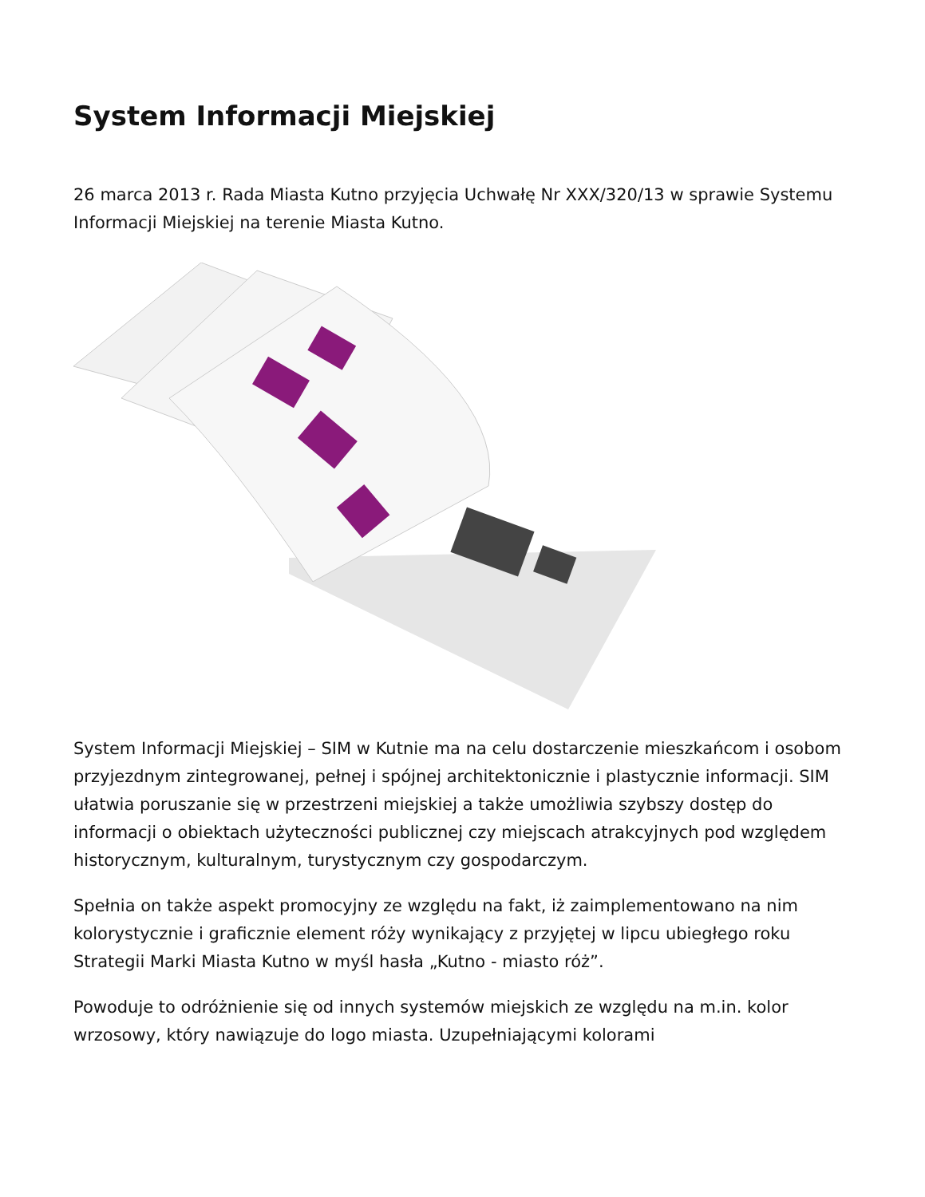System Informacji Miejskiej
26 marca 2013 r. Rada Miasta Kutno przyjęcia Uchwałę Nr XXX/320/13 w sprawie Systemu Informacji Miejskiej na terenie Miasta Kutno.
System Informacji Miejskiej – SIM w Kutnie ma na celu dostarczenie mieszkańcom i osobom przyjezdnym zintegrowanej, pełnej i spójnej architektonicznie i plastycznie informacji. SIM ułatwia poruszanie się w przestrzeni miejskiej a także umożliwia szybszy dostęp do informacji o obiektach użyteczności publicznej czy miejscach atrakcyjnych pod względem historycznym, kulturalnym, turystycznym czy gospodarczym.
Spełnia on także aspekt promocyjny ze względu na fakt, iż zaimplementowano na nim kolorystycznie i graficznie element róży wynikający z przyjętej w lipcu ubiegłego roku Strategii Marki Miasta Kutno w myśl hasła „Kutno - miasto róż”.
Powoduje to odróżnienie się od innych systemów miejskich ze względu na m.in. kolor wrzosowy, który nawiązuje do logo miasta. Uzupełniającymi kolorami